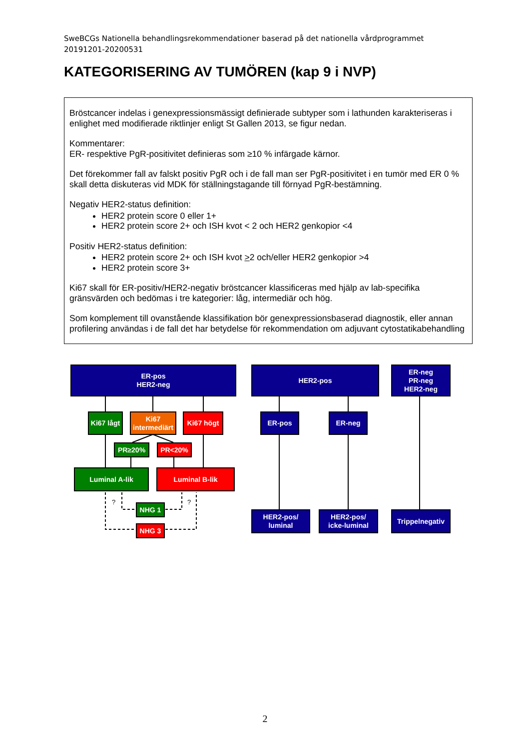SweBCGs Nationella behandlingsrekommendationer baserad på det nationella vårdprogrammet 20191201-20200531
KATEGORISERING AV TUMÖREN (kap 9 i NVP)
Bröstcancer indelas i genexpressionsmässigt definierade subtyper som i lathunden karakteriseras i enlighet med modifierade riktlinjer enligt St Gallen 2013, se figur nedan.
Kommentarer:
ER- respektive PgR-positivitet definieras som ≥10 % infärgade kärnor.
Det förekommer fall av falskt positiv PgR och i de fall man ser PgR-positivitet i en tumör med ER 0 % skall detta diskuteras vid MDK för ställningstagande till förnyad PgR-bestämning.
Negativ HER2-status definition:
HER2 protein score 0 eller 1+
HER2 protein score 2+ och ISH kvot < 2 och HER2 genkopior <4
Positiv HER2-status definition:
HER2 protein score 2+ och ISH kvot >2 och/eller HER2 genkopior >4
HER2 protein score 3+
Ki67 skall för ER-positiv/HER2-negativ bröstcancer klassificeras med hjälp av lab-specifika gränsvärden och bedömas i tre kategorier: låg, intermediär och hög.
Som komplement till ovanstående klassifikation bör genexpressionsbaserad diagnostik, eller annan profilering användas i de fall det har betydelse för rekommendation om adjuvant cytostatikabehandling
ER-pos
HER2-neg
HER2-pos
ER-neg
PR-neg
HER2-neg
Ki67 lågt
Ki67
intermediärt
Ki67 högt ER-pos ER-neg
PR≥20% PR<20%
Luminal A-lik Luminal B-lik
NHG 1
NHG 3
HER2-pos/
luminal
HER2-pos/
icke-luminal
Trippelnegativ
? ?
2